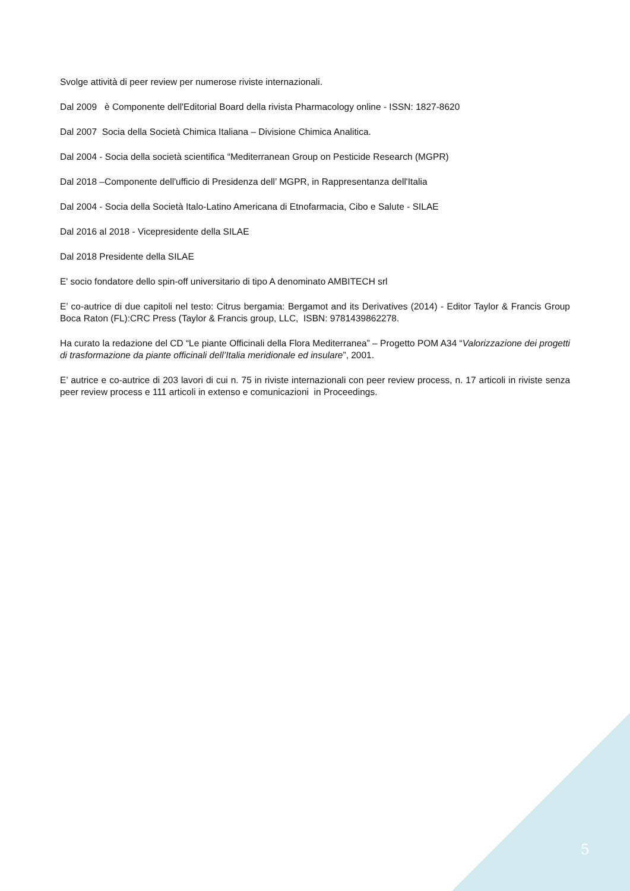Svolge attività di peer review per numerose riviste internazionali.
Dal 2009 è Componente dell'Editorial Board della rivista Pharmacology online - ISSN: 1827-8620
Dal 2007 Socia della Società Chimica Italiana – Divisione Chimica Analitica.
Dal 2004 - Socia della società scientifica “Mediterranean Group on Pesticide Research (MGPR)
Dal 2018 –Componente dell'ufficio di Presidenza dell’ MGPR, in Rappresentanza dell'Italia
Dal 2004 - Socia della Società Italo-Latino Americana di Etnofarmacia, Cibo e Salute - SILAE
Dal 2016 al 2018 - Vicepresidente della SILAE
Dal 2018 Presidente della SILAE
E' socio fondatore dello spin-off universitario di tipo A denominato AMBITECH srl
E’ co-autrice di due capitoli nel testo: Citrus bergamia: Bergamot and its Derivatives (2014) - Editor Taylor & Francis Group Boca Raton (FL):CRC Press (Taylor & Francis group, LLC, ISBN: 9781439862278.
Ha curato la redazione del CD “Le piante Officinali della Flora Mediterranea” – Progetto POM A34 “Valorizzazione dei progetti di trasformazione da piante officinali dell’Italia meridionale ed insulare”, 2001.
E’ autrice e co-autrice di 203 lavori di cui n. 75 in riviste internazionali con peer review process, n. 17 articoli in riviste senza peer review process e 111 articoli in extenso e comunicazioni in Proceedings.
5